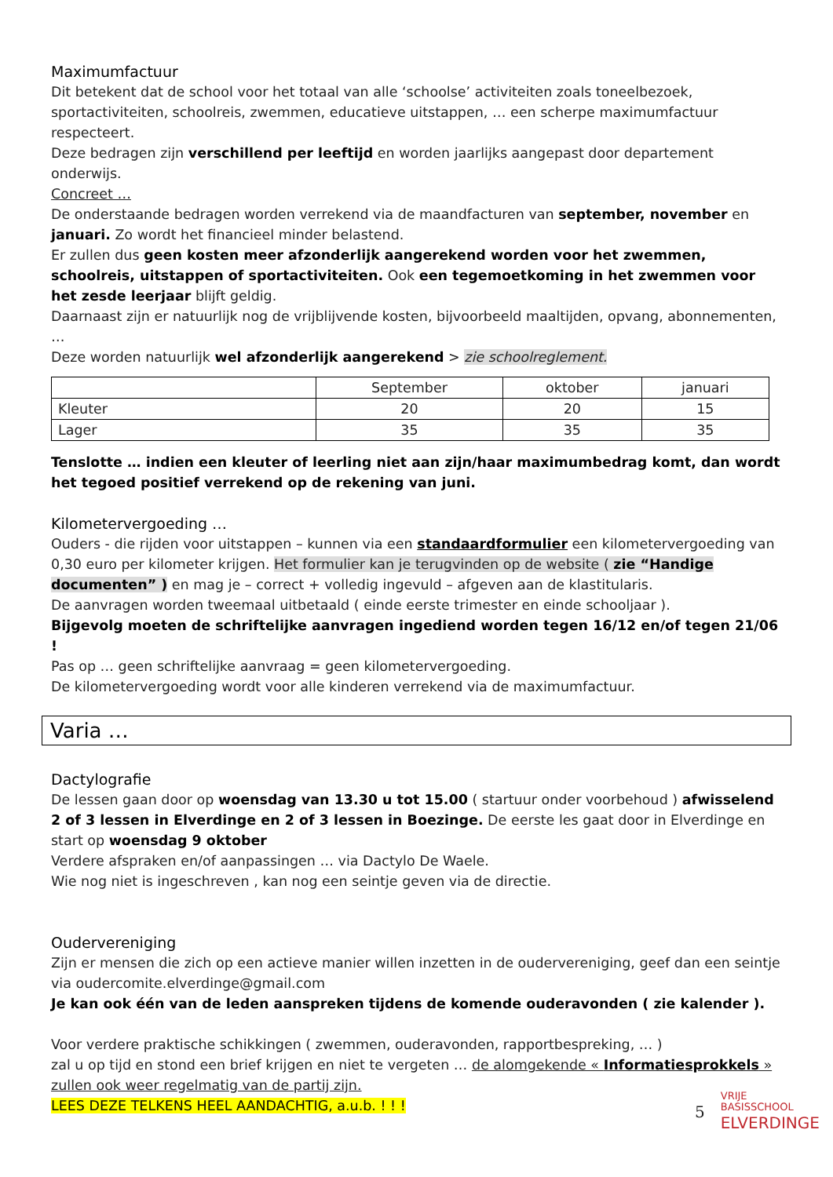Maximumfactuur
Dit betekent dat de school voor het totaal van alle ‘schoolse’ activiteiten zoals toneelbezoek, sportactiviteiten, schoolreis, zwemmen, educatieve uitstappen, … een scherpe maximumfactuur respecteert.
Deze bedragen zijn verschillend per leeftijd en worden jaarlijks aangepast door departement onderwijs.
Concreet …
De onderstaande bedragen worden verrekend via de maandfacturen van september, november en januari. Zo wordt het financieel minder belastend.
Er zullen dus geen kosten meer afzonderlijk aangerekend worden voor het zwemmen, schoolreis, uitstappen of sportactiviteiten. Ook een tegemoetkoming in het zwemmen voor het zesde leerjaar blijft geldig.
Daarnaast zijn er natuurlijk nog de vrijblijvende kosten, bijvoorbeeld maaltijden, opvang, abonnementen, …
Deze worden natuurlijk wel afzonderlijk aangerekend > zie schoolreglement.
| | September | oktober | januari |
| --- | --- | --- | --- |
| Kleuter | 20 | 20 | 15 |
| Lager | 35 | 35 | 35 |
Tenslotte … indien een kleuter of leerling niet aan zijn/haar maximumbedrag komt, dan wordt het tegoed positief verrekend op de rekening van juni.
Kilometervergoeding …
Ouders - die rijden voor uitstappen – kunnen via een standaardformulier een kilometervergoeding van 0,30 euro per kilometer krijgen. Het formulier kan je terugvinden op de website ( zie “Handige documenten” ) en mag je – correct + volledig ingevuld – afgeven aan de klastitularis.
De aanvragen worden tweemaal uitbetaald ( einde eerste trimester en einde schooljaar ).
Bijgevolg moeten de schriftelijke aanvragen ingediend worden tegen 16/12 en/of tegen 21/06 !
Pas op … geen schriftelijke aanvraag = geen kilometervergoeding.
De kilometervergoeding wordt voor alle kinderen verrekend via de maximumfactuur.
Varia …
Dactylografie
De lessen gaan door op woensdag van 13.30 u tot 15.00 ( startuur onder voorbehoud ) afwisselend 2 of 3 lessen in Elverdinge en 2 of 3 lessen in Boezinge. De eerste les gaat door in Elverdinge en start op woensdag 9 oktober
Verdere afspraken en/of aanpassingen … via Dactylo De Waele.
Wie nog niet is ingeschreven , kan nog een seintje geven via de directie.
Oudervereniging
Zijn er mensen die zich op een actieve manier willen inzetten in de oudervereniging, geef dan een seintje via oudercomite.elverdinge@gmail.com
Je kan ook één van de leden aanspreken tijdens de komende ouderavonden ( zie kalender ).
Voor verdere praktische schikkingen ( zwemmen, ouderavonden, rapportbespreking, … )
zal u op tijd en stond een brief krijgen en niet te vergeten … de alomgekende « Informatiesprokkels » zullen ook weer regelmatig van de partij zijn.
LEES DEZE TELKENS HEEL AANDACHTIG, a.u.b. ! ! !
5
VRIJE
BASISSCHOOL
ELVERDINGE